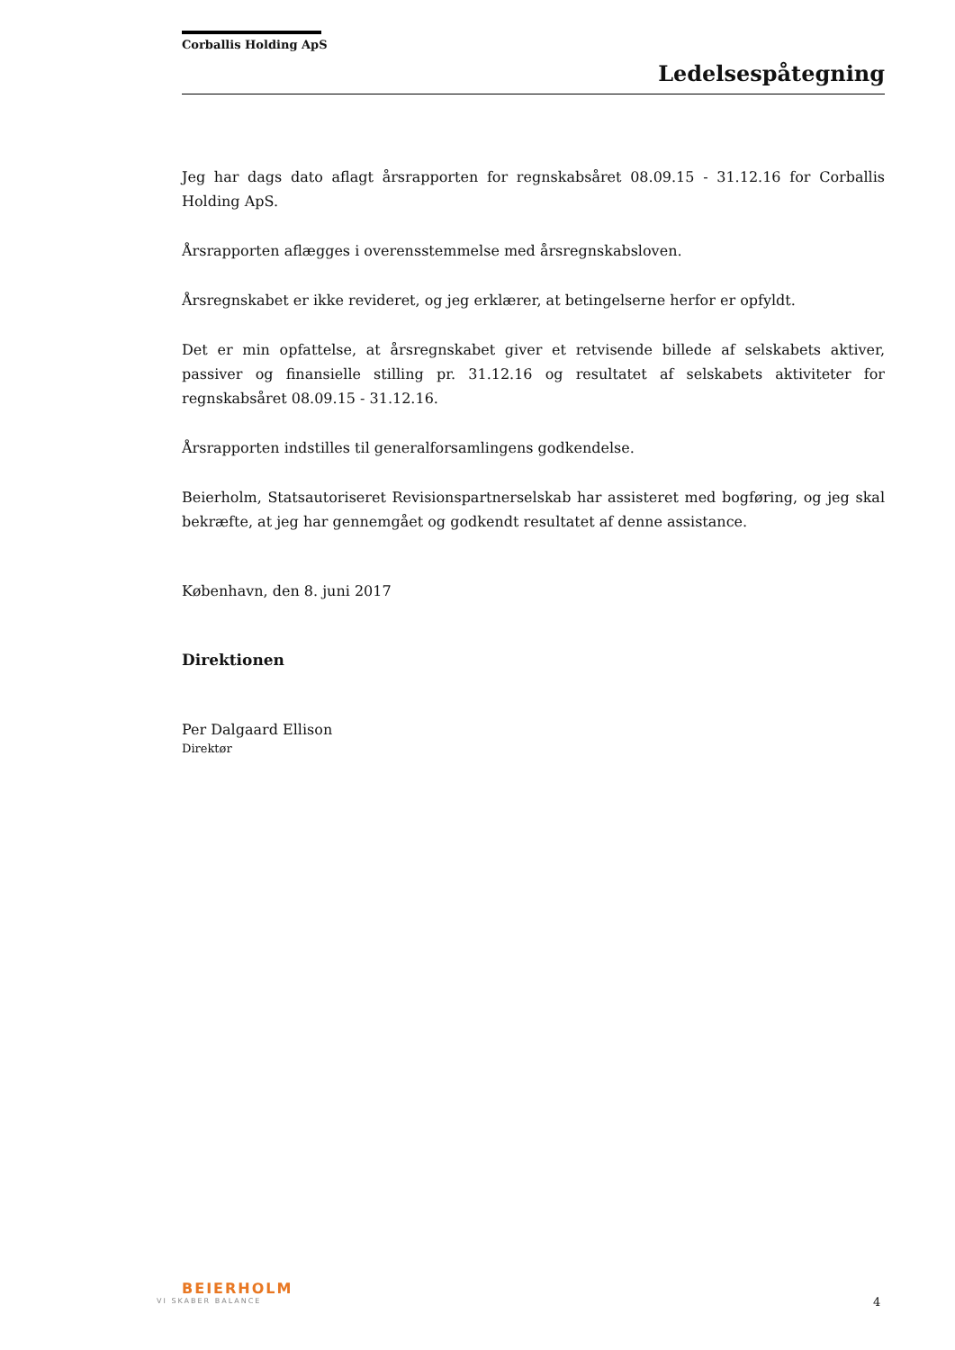Corballis Holding ApS
Ledelsespåtegning
Jeg har dags dato aflagt årsrapporten for regnskabsåret 08.09.15 - 31.12.16 for Corballis Holding ApS.
Årsrapporten aflægges i overensstemmelse med årsregnskabsloven.
Årsregnskabet er ikke revideret, og jeg erklærer, at betingelserne herfor er opfyldt.
Det er min opfattelse, at årsregnskabet giver et retvisende billede af selskabets aktiver, passiver og finansielle stilling pr. 31.12.16 og resultatet af selskabets aktiviteter for regnskabsåret 08.09.15 - 31.12.16.
Årsrapporten indstilles til generalforsamlingens godkendelse.
Beierholm, Statsautoriseret Revisionspartnerselskab har assisteret med bogføring, og jeg skal bekræfte, at jeg har gennemgået og godkendt resultatet af denne assistance.
København, den 8. juni 2017
Direktionen
Per Dalgaard Ellison
Direktør
BEIERHOLM
VI SKABER BALANCE
4